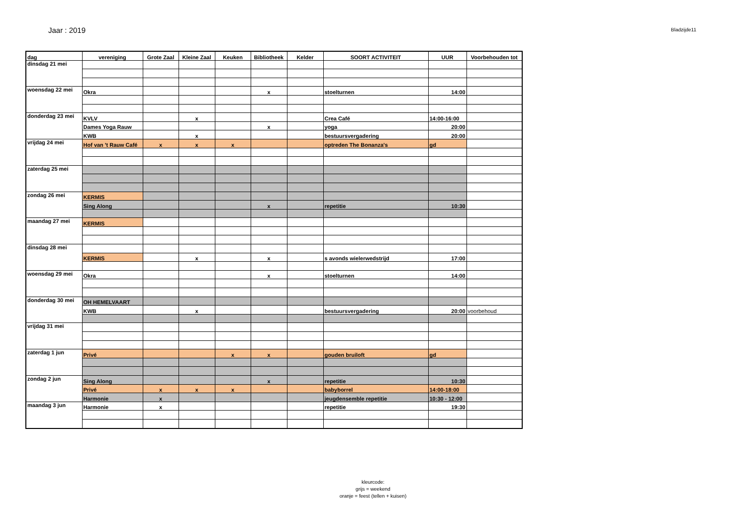Jaar : 2019
Bladzijde11
| dag | vereniging | Grote Zaal | Kleine Zaal | Keuken | Bibliotheek | Kelder | SOORT ACTIVITEIT | UUR | Voorbehouden tot |
| --- | --- | --- | --- | --- | --- | --- | --- | --- | --- |
| dinsdag 21 mei | | | | | | | | | |
| woensdag 22 mei | Okra | | | | x | | stoelturnen | 14:00 | |
| donderdag 23 mei | KVLV | | x | | | | Crea Café | 14:00-16:00 | |
| | Dames Yoga Rauw | | | | x | | yoga | 20:00 | |
| | KWB | | x | | | | bestuursvergadering | 20:00 | |
| vrijdag 24 mei | Hof van 't Rauw Café | x | x | x | | | optreden The Bonanza's | gd | |
| zaterdag 25 mei | | | | | | | | | |
| zondag 26 mei | KERMIS | | | | | | | | |
| | Sing Along | | | | x | | repetitie | 10:30 | |
| maandag 27 mei | KERMIS | | | | | | | | |
| dinsdag 28 mei | | | | | | | | | |
| | KERMIS | | x | | x | | s avonds wielerwedstrijd | 17:00 | |
| woensdag 29 mei | Okra | | | | x | | stoelturnen | 14:00 | |
| donderdag 30 mei | OH HEMELVAART | | | | | | | | |
| | KWB | | x | | | | bestuursvergadering | 20:00 | voorbehoud |
| vrijdag 31 mei | | | | | | | | | |
| zaterdag 1 jun | Privé | | | x | x | | gouden bruiloft | gd | |
| zondag 2 jun | Sing Along | | | | x | | repetitie | 10:30 | |
| | Privé | x | x | x | | | babyborrel | 14:00-18:00 | |
| | Harmonie | x | | | | | jeugdensemble repetitie | 10:30 - 12:00 | |
| maandag 3 jun | Harmonie | x | | | | | repetitie | 19:30 | |
kleurcode:
grijs = weekend
oranje = feest (tellen + kuisen)